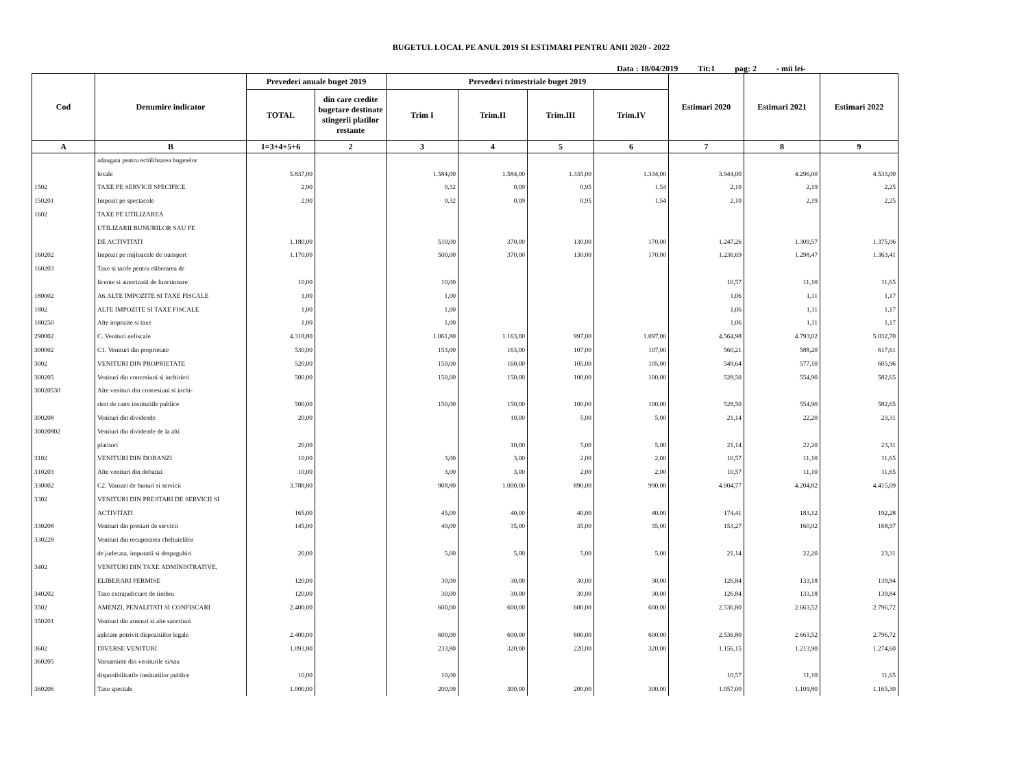BUGETUL LOCAL PE ANUL 2019 SI ESTIMARI PENTRU ANII 2020 - 2022
Data : 18/04/2019 Tit:1 pag: 2 - mii lei-
| Cod | Denumire indicator | Prevederi anuale buget 2019 | | Prevederi trimestriale buget 2019 | | | | Estimari 2020 | Estimari 2021 | Estimari 2022 |
| --- | --- | --- | --- | --- | --- | --- | --- | --- | --- | --- |
| | | TOTAL | din care credite bugetare destinate stingerii platilor restante | Trim I | Trim.II | Trim.III | Trim.IV | | | |
| A | B | 1=3+4+5+6 | 2 | 3 | 4 | 5 | 6 | 7 | 8 | 9 |
| | adaugata pentru echilibrarea bugetelor | | | | | | | | | |
| | locale | 5.837,00 | | 1.584,00 | 1.584,00 | 1.335,00 | 1.334,00 | 3.944,00 | 4.296,00 | 4.533,00 |
| 1502 | TAXE PE SERVICII SPECIFICE | 2,90 | | 0,32 | 0,09 | 0,95 | 1,54 | 2,10 | 2,19 | 2,25 |
| 150201 | Impozit pe spectacole | 2,90 | | 0,32 | 0,09 | 0,95 | 1,54 | 2,10 | 2,19 | 2,25 |
| 1602 | TAXE PE UTILIZAREA | | | | | | | | | |
| | UTILIZARII BUNURILOR SAU PE | | | | | | | | | |
| | DE ACTIVITATI | 1.180,00 | | 510,00 | 370,00 | 130,00 | 170,00 | 1.247,26 | 1.309,57 | 1.375,06 |
| 160202 | Impozit pe mijloacele de transport | 1.170,00 | | 500,00 | 370,00 | 130,00 | 170,00 | 1.236,69 | 1.298,47 | 1.363,41 |
| 160203 | Taxe si tarife pentru eliberarea de | | | | | | | | | |
| | licente si autorizatii de functionare | 10,00 | | 10,00 | | | | 10,57 | 11,10 | 11,65 |
| 180002 | A6.ALTE IMPOZITE SI TAXE FISCALE | 1,00 | | 1,00 | | | | 1,06 | 1,11 | 1,17 |
| 1802 | ALTE IMPOZITE SI TAXE FISCALE | 1,00 | | 1,00 | | | | 1,06 | 1,11 | 1,17 |
| 180250 | Alte impozite si taxe | 1,00 | | 1,00 | | | | 1,06 | 1,11 | 1,17 |
| 290002 | C. Venituri nefiscale | 4.318,80 | | 1.061,80 | 1.163,00 | 997,00 | 1.097,00 | 4.564,98 | 4.793,02 | 5.032,70 |
| 300002 | C1. Venituri din proprietate | 530,00 | | 153,00 | 163,00 | 107,00 | 107,00 | 560,21 | 588,20 | 617,61 |
| 3002 | VENITURI DIN PROPRIETATE | 520,00 | | 150,00 | 160,00 | 105,00 | 105,00 | 549,64 | 577,10 | 605,96 |
| 300205 | Venituri din concesiuni si inchirieri | 500,00 | | 150,00 | 150,00 | 100,00 | 100,00 | 528,50 | 554,90 | 582,65 |
| 30020530 | Alte venituri din concesiuni si inchi- | | | | | | | | | |
| | rieri de catre institutiile publice | 500,00 | | 150,00 | 150,00 | 100,00 | 100,00 | 528,50 | 554,90 | 582,65 |
| 300208 | Venituri din dividende | 20,00 | | | 10,00 | 5,00 | 5,00 | 21,14 | 22,20 | 23,31 |
| 30020802 | Venituri din dividende de la alti | | | | | | | | | |
| | platitori | 20,00 | | | 10,00 | 5,00 | 5,00 | 21,14 | 22,20 | 23,31 |
| 3102 | VENITURI DIN DOBANZI | 10,00 | | 3,00 | 3,00 | 2,00 | 2,00 | 10,57 | 11,10 | 11,65 |
| 310203 | Alte venituri din dobanzi | 10,00 | | 3,00 | 3,00 | 2,00 | 2,00 | 10,57 | 11,10 | 11,65 |
| 330002 | C2. Vanzari de bunuri si servicii | 3.788,80 | | 908,80 | 1.000,00 | 890,00 | 990,00 | 4.004,77 | 4.204,82 | 4.415,09 |
| 3302 | VENITURI DIN PRESTARI DE SERVICII SI | | | | | | | | | |
| | ACTIVITATI | 165,00 | | 45,00 | 40,00 | 40,00 | 40,00 | 174,41 | 183,12 | 192,28 |
| 330208 | Venituri din prestari de servicii | 145,00 | | 40,00 | 35,00 | 35,00 | 35,00 | 153,27 | 160,92 | 168,97 |
| 330228 | Venituri din recuperarea cheltuielilor | | | | | | | | | |
| | de judecata, imputatii si despagubiri | 20,00 | | 5,00 | 5,00 | 5,00 | 5,00 | 21,14 | 22,20 | 23,31 |
| 3402 | VENITURI DIN TAXE ADMINISTRATIVE, | | | | | | | | | |
| | ELIBERARI PERMISE | 120,00 | | 30,00 | 30,00 | 30,00 | 30,00 | 126,84 | 133,18 | 139,84 |
| 340202 | Taxe extrajudiciare de timbru | 120,00 | | 30,00 | 30,00 | 30,00 | 30,00 | 126,84 | 133,18 | 139,84 |
| 3502 | AMENZI, PENALITATI SI CONFISCARI | 2.400,00 | | 600,00 | 600,00 | 600,00 | 600,00 | 2.536,80 | 2.663,52 | 2.796,72 |
| 350201 | Venituri din amenzi si alte sanctiuni | | | | | | | | | |
| | aplicate potrivit dispozitiilor legale | 2.400,00 | | 600,00 | 600,00 | 600,00 | 600,00 | 2.536,80 | 2.663,52 | 2.796,72 |
| 3602 | DIVERSE VENITURI | 1.093,80 | | 233,80 | 320,00 | 220,00 | 320,00 | 1.156,15 | 1.213,90 | 1.274,60 |
| 360205 | Varsaminte din veniturile si/sau | | | | | | | | | |
| | disponibilitatile institutiilor publice | 10,00 | | 10,00 | | | | 10,57 | 11,10 | 11,65 |
| 360206 | Taxe speciale | 1.000,00 | | 200,00 | 300,00 | 200,00 | 300,00 | 1.057,00 | 1.109,80 | 1.165,30 |